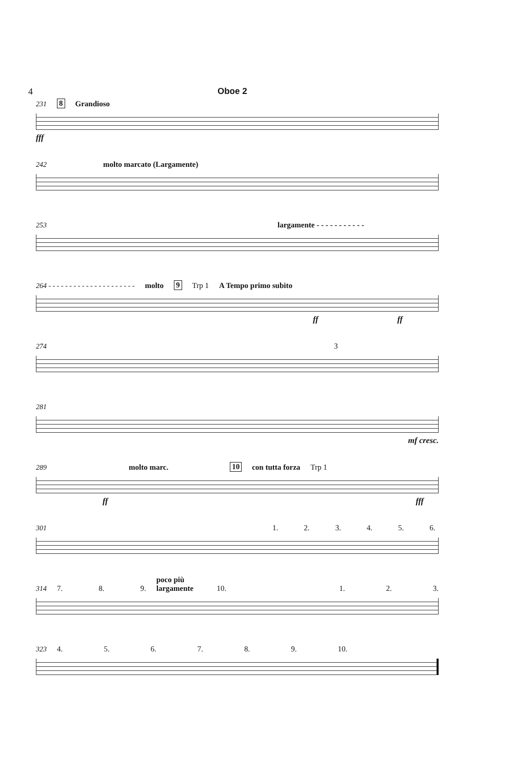4 Oboe 2
231 8 Grandioso
fff
242 molto marcato (Largamente)
253 largamente - - - - - - - - - - -
264 - - - - - - - - - - - - - - - - - - - - - molto 9 Trp 1 A Tempo primo subito
ff ff
274 3
281
mf cresc.
289 molto marc. 10 con tutta forza Trp 1
ff fff
301 1. 2. 3. 4. 5. 6.
314 7. 8. 9. poco più largamente 10. 1. 2. 3.
323 4. 5. 6. 7. 8. 9. 10.